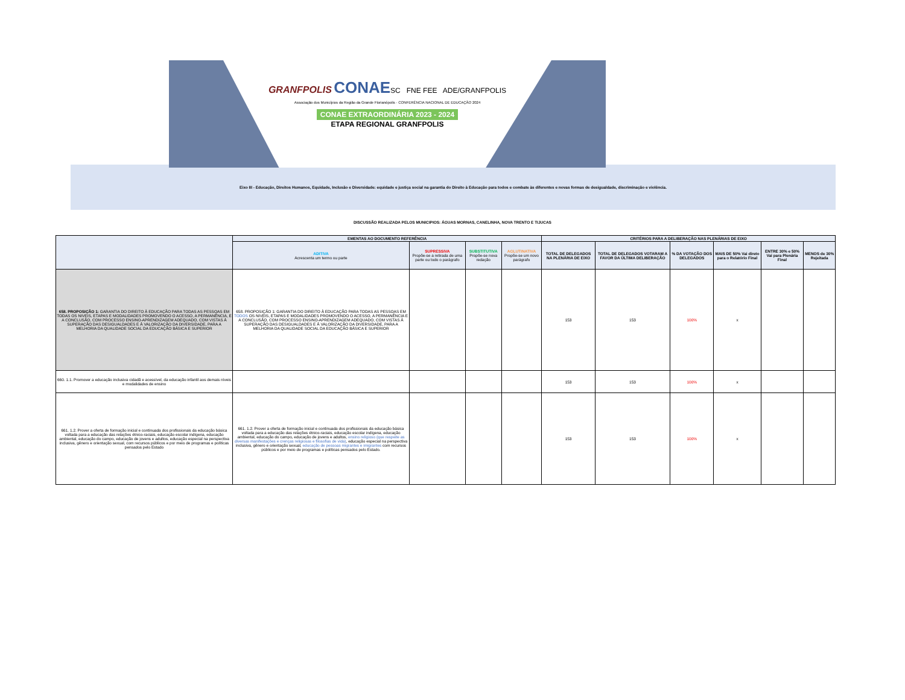GRANFPOLIS CONAESC FNE FEE ADE/GRANFPOLIS
Associação dos Municípios da Região da Grande Florianópolis · CONFERÊNCIA NACIONAL DE EDUCAÇÃO 2024
CONAE EXTRAORDINÁRIA 2023 - 2024
ETAPA REGIONAL GRANFPOLIS
Eixo III - Educação, Direitos Humanos, Equidade, Inclusão e Diversidade: equidade e justiça social na garantia do Direito à Educação para todos e combate às diferentes e novas formas de desigualdade, discriminação e violência.
DISCUSSÃO REALIZADA PELOS MUNICIPIOS: ÁGUAS MORNAS, CANELINHA, NOVA TRENTO E TIJUCAS
| | EMENTAS AO DOCUMENTO REFERÊNCIA | | | | CRITÉRIOS PARA A DELIBERAÇÃO NAS PLENÁRIAS DE EIXO | | | | | |
| --- | --- | --- | --- | --- | --- | --- | --- | --- | --- | --- |
| | ADITIVA Acrescenta um termo ou parte | SUPRESSIVA Propõe-se a retirada de uma parte ou todo o parágrafo | SUBSTITUTIVA Propõe-se nova redação | AGLUTINATIVA Propõe-se um novo parágrafo | TOTAL DE DELEGADOS NA PLENÁRIA DE EIXO | TOTAL DE DELEGADOS VOTARAM A FAVOR DA ÚLTIMA DELIBERAÇÃO | % DA VOTAÇÃO DOS DELEGADOS | MAIS DE 50% Vai direto para o Relatório Final | ENTRE 30% e 50% Vai para Plenária Final | MENOS de 30% Rejeitada |
| 658. PROPOSIÇÃO 1: GARANTIA DO DIREITO À EDUCAÇÃO PARA TODAS AS PESSOAS EM TODAS OS NIVEIS, ETAPAS E MODALIDADES PROMOVENDO O ACESSO, A PERMANÊNCIA, E A CONCLUSÃO, COM PROCESSO ENSINO-APRENDIZAGEM ADEQUADO, COM VISTAS À SUPERAÇÃO DAS DESIGUALDADES E À VALORIZAÇÃO DA DIVERSIDADE, PARA A MELHORIA DA QUALIDADE SOCIAL DA EDUCAÇÃO BÁSICA E SUPERIOR | 658. PROPOSIÇÃO 1: GARANTIA DO DIREITO À EDUCAÇÃO PARA TODAS AS PESSOAS EM TODOS OS NIVEIS, ETAPAS E MODALIDADES PROMOVENDO O ACESSO, A PERMANÊNCIA E A CONCLUSÃO, COM PROCESSO ENSINO-APRENDIZAGEM ADEQUADO, COM VISTAS À SUPERAÇÃO DAS DESIGUALDADES E À VALORIZAÇÃO DA DIVERSIDADE, PARA A MELHORIA DA QUALIDADE SOCIAL DA EDUCAÇÃO BÁSICA E SUPERIOR | | | | 153 | 153 | 100% | x | | |
| 660. 1.1. Promover a educação inclusiva cidadã e acessível, da educação infantil aos demais níveis e modalidades de ensino | | | | | 153 | 153 | 100% | x | | |
| 661. 1.2. Prover a oferta de formação inicial e continuada dos profissionais da educação básica voltada para a educação das relações étnico-raciais, educação escolar indígena, educação ambiental, educação do campo, educação de jovens e adultos, educação especial na perspectiva inclusiva, gênero e orientação sexual, com recursos públicos e por meio de programas e políticas pensados pelo Estado | 661. 1.2. Prover a oferta de formação inicial e continuada dos profissionais da educação básica voltada para a educação das relações étnico-raciais, educação escolar indígena, educação ambiental, educação do campo, educação de jovens e adultos, ensino religioso (que respeite as diversas manifestações e crenças religiosas e filosofias de vida) , educação especial na perspectiva inclusiva, gênero e orientação sexual, educação de pessoas migrantes e imigrantes com recursos públicos e por meio de programas e políticas pensados pelo Estado. | | | | 153 | 153 | 100% | x | | |